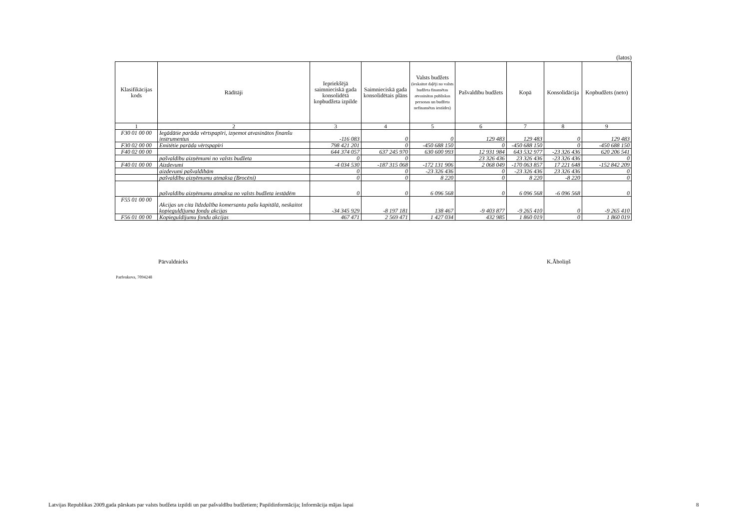(latos)
| Klasifikācijas kods | Rādītāji | Iepriekšējā saimnieciskā gada konsolidētā kopbudžeta izpilde | Saimnieciskā gada konsolidētais plāns | Valsts budžets (ieskaitot daļēji no valsts budžeta finansētas atvasinātas publiskas personas un budžeta nefinansētas iestādes) | Pašvaldību budžets | Kopā | Konsolidācija | Kopbudžets (neto) |
| --- | --- | --- | --- | --- | --- | --- | --- | --- |
| 1 | 2 | 3 | 4 | 5 | 6 | 7 | 8 | 9 |
| F30 01 00 00 | Iegādātie parāda vērtspapīri, izņemot atvasinātos finanšu instrumentus | -116 083 | 0 | 0 | 129 483 | 129 483 | 0 | 129 483 |
| F30 02 00 00 | Emitētie parāda vērtspapīri | 798 421 201 | 0 | -450 688 150 | 0 | -450 688 150 | 0 | -450 688 150 |
| F40 02 00 00 | | 644 374 057 | 637 245 970 | 630 600 993 | 12 931 984 | 643 532 977 | -23 326 436 | 620 206 541 |
| | pašvaldību aizņēmumi no valsts budžeta | 0 | 0 | | 23 326 436 | 23 326 436 | -23 326 436 | 0 |
| F40 01 00 00 | Aizdevumi | -4 034 530 | -187 315 068 | -172 131 906 | 2 068 049 | -170 063 857 | 17 221 648 | -152 842 209 |
| | aizdevumi pašvaldībām | 0 | 0 | -23 326 436 | 0 | -23 326 436 | 23 326 436 | 0 |
| | pašvaldību aizņēmumu atmaksa (Brocēni) | 0 | 0 | 8 220 | 0 | 8 220 | -8 220 | 0 |
| | pašvaldību aizņēmumu atmaksa no valsts budžeta iestādēm | 0 | 0 | 6 096 568 | 0 | 6 096 568 | -6 096 568 | 0 |
| F55 01 00 00 | Akcijas un cita līdzdalība komersantu pašu kapitālā, neskaitot kopieguldījuma fondu akcijas | -34 345 929 | -8 197 181 | 138 467 | -9 403 877 | -9 265 410 | 0 | -9 265 410 |
| F56 01 00 00 | Kopieguldījumu fondu akcijas | 467 471 | 2 569 471 | 1 427 034 | 432 985 | 1 860 019 | 0 | 1 860 019 |
Pārvaldnieks K.Āboliņš
Parfenkova, 7094248
Latvijas Republikas 2009.gada pārskats par valsts budžeta izpildi un par pašvaldību budžetiem; Papildinformācija; Informācija mājas lapai
8